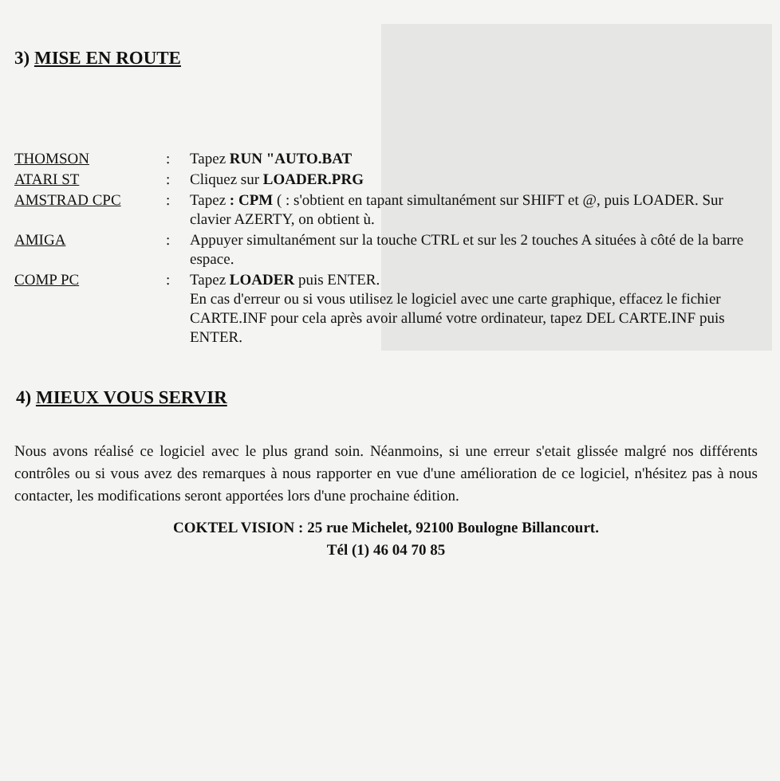3) MISE EN ROUTE
| THOMSON | : | Tapez RUN "AUTO.BAT |
| ATARI ST | : | Cliquez sur LOADER.PRG |
| AMSTRAD CPC | : | Tapez : CPM ( : s'obtient en tapant simultanément sur SHIFT et @, puis LOADER. Sur clavier AZERTY, on obtient ù. |
| AMIGA | : | Appuyer simultanément sur la touche CTRL et sur les 2 touches A situées à côté de la barre espace. |
| COMP PC | : | Tapez LOADER puis ENTER. En cas d'erreur ou si vous utilisez le logiciel avec une carte graphique, effacez le fichier CARTE.INF pour cela après avoir allumé votre ordinateur, tapez DEL CARTE.INF puis ENTER. |
4) MIEUX VOUS SERVIR
Nous avons réalisé ce logiciel avec le plus grand soin. Néanmoins, si une erreur s'etait glissée malgré nos différents contrôles ou si vous avez des remarques à nous rapporter en vue d'une amélioration de ce logiciel, n'hésitez pas à nous contacter, les modifications seront apportées lors d'une prochaine édition.
COKTEL VISION : 25 rue Michelet, 92100 Boulogne Billancourt.
Tél (1) 46 04 70 85